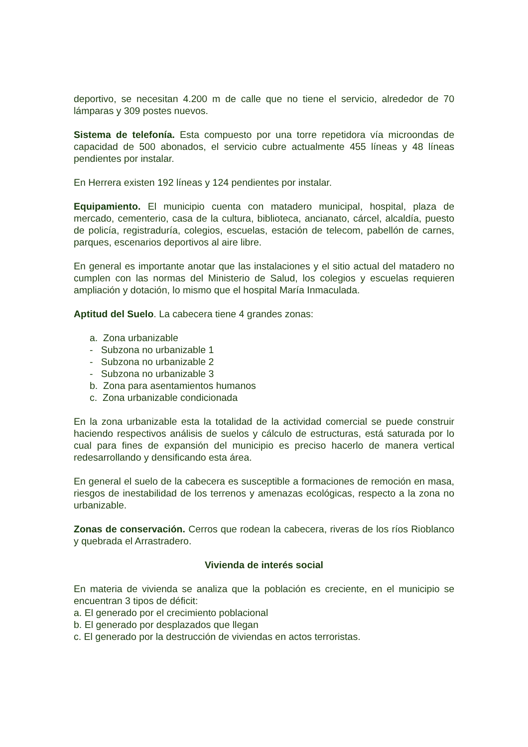deportivo, se necesitan 4.200 m de calle que no tiene el servicio, alrededor de 70 lámparas y 309 postes nuevos.
Sistema de telefonía. Esta compuesto por una torre repetidora vía microondas de capacidad de 500 abonados, el servicio cubre actualmente 455 líneas y 48 líneas pendientes por instalar.
En Herrera existen 192 líneas y 124 pendientes por instalar.
Equipamiento. El municipio cuenta con matadero municipal, hospital, plaza de mercado, cementerio, casa de la cultura, biblioteca, ancianato, cárcel, alcaldía, puesto de policía, registraduría, colegios, escuelas, estación de telecom, pabellón de carnes, parques, escenarios deportivos al aire libre.
En general es importante anotar que las instalaciones y el sitio actual del matadero no cumplen con las normas del Ministerio de Salud, los colegios y escuelas requieren ampliación y dotación, lo mismo que el hospital María Inmaculada.
Aptitud del Suelo. La cabecera tiene 4 grandes zonas:
a. Zona urbanizable
- Subzona no urbanizable 1
- Subzona no urbanizable 2
- Subzona no urbanizable 3
b. Zona para asentamientos humanos
c. Zona urbanizable condicionada
En la zona urbanizable esta la totalidad de la actividad comercial se puede construir haciendo respectivos análisis de suelos y cálculo de estructuras, está saturada por lo cual para fines de expansión del municipio es preciso hacerlo de manera vertical redesarrollando y densificando esta área.
En general el suelo de la cabecera es susceptible a formaciones de remoción en masa, riesgos de inestabilidad de los terrenos y amenazas ecológicas, respecto a la zona no urbanizable.
Zonas de conservación. Cerros que rodean la cabecera, riveras de los ríos Rioblanco y quebrada el Arrastradero.
Vivienda de interés social
En materia de vivienda se analiza que la población es creciente, en el municipio se encuentran 3 tipos de déficit:
a. El generado por el crecimiento poblacional
b. El generado por desplazados que llegan
c. El generado por la destrucción de viviendas en actos terroristas.